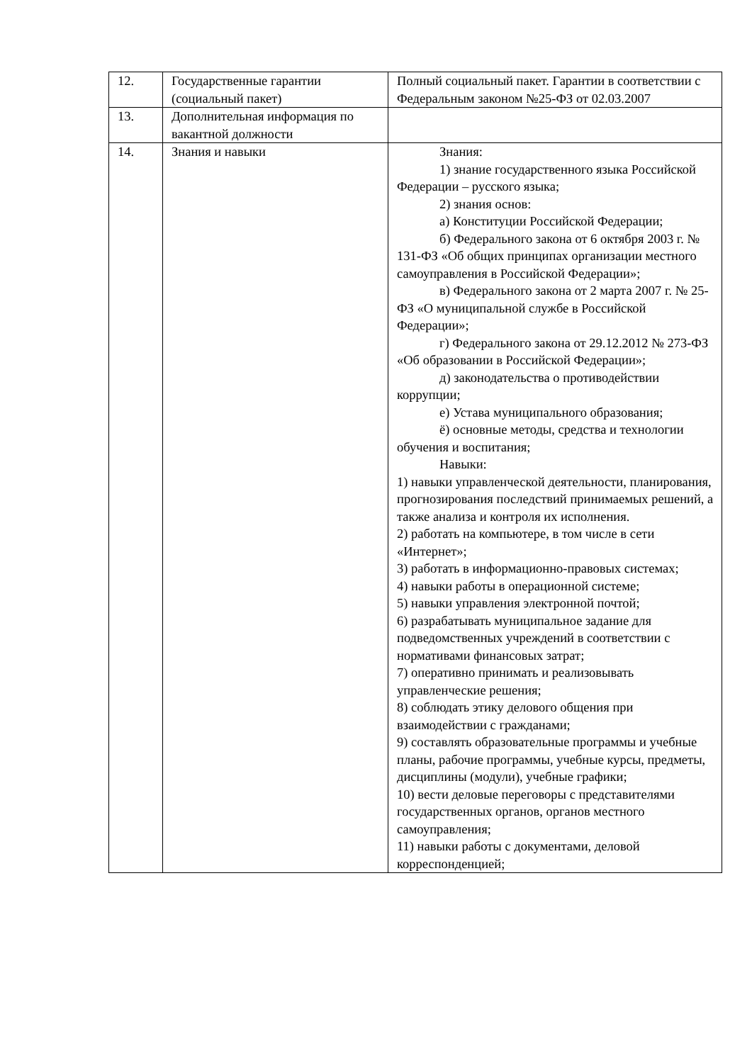| 12. | Государственные гарантии (социальный пакет) | Полный социальный пакет. Гарантии в соответствии с Федеральным законом №25-ФЗ от 02.03.2007 |
| 13. | Дополнительная информация по вакантной должности | |
| 14. | Знания и навыки | Знания: 1) знание государственного языка Российской Федерации – русского языка; 2) знания основ: а) Конституции Российской Федерации; б) Федерального закона от 6 октября 2003 г. № 131-ФЗ «Об общих принципах организации местного самоуправления в Российской Федерации»; в) Федерального закона от 2 марта 2007 г. № 25-ФЗ «О муниципальной службе в Российской Федерации»; г) Федерального закона от 29.12.2012 № 273-ФЗ «Об образовании в Российской Федерации»; д) законодательства о противодействии коррупции; е) Устава муниципального образования; ё) основные методы, средства и технологии обучения и воспитания; Навыки: 1) навыки управленческой деятельности, планирования, прогнозирования последствий принимаемых решений, а также анализа и контроля их исполнения. 2) работать на компьютере, в том числе в сети «Интернет»; 3) работать в информационно-правовых системах; 4) навыки работы в операционной системе; 5) навыки управления электронной почтой; 6) разрабатывать муниципальное задание для подведомственных учреждений в соответствии с нормативами финансовых затрат; 7) оперативно принимать и реализовывать управленческие решения; 8) соблюдать этику делового общения при взаимодействии с гражданами; 9) составлять образовательные программы и учебные планы, рабочие программы, учебные курсы, предметы, дисциплины (модули), учебные графики; 10) вести деловые переговоры с представителями государственных органов, органов местного самоуправления; 11) навыки работы с документами, деловой корреспонденцией; |